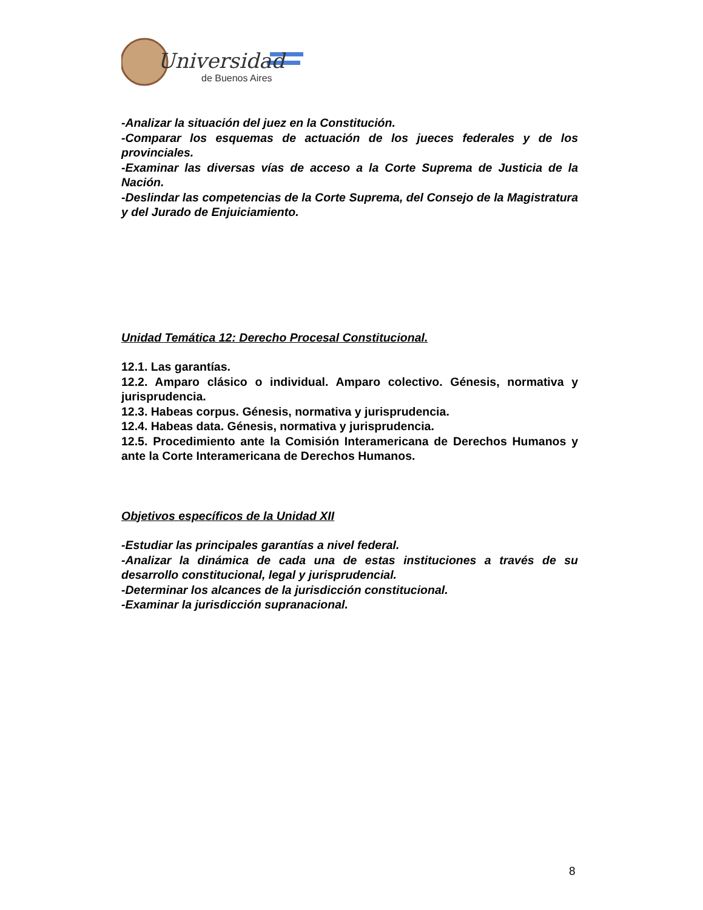Universidad
de Buenos Aires
-Analizar la situación del juez en la Constitución.
-Comparar los esquemas de actuación de los jueces federales y de los provinciales.
-Examinar las diversas vías de acceso a la Corte Suprema de Justicia de la Nación.
-Deslindar las competencias de la Corte Suprema, del Consejo de la Magistratura y del Jurado de Enjuiciamiento.
Unidad Temática 12: Derecho Procesal Constitucional.
12.1. Las garantías.
12.2. Amparo clásico o individual. Amparo colectivo. Génesis, normativa y jurisprudencia.
12.3. Habeas corpus. Génesis, normativa y jurisprudencia.
12.4. Habeas data. Génesis, normativa y jurisprudencia.
12.5. Procedimiento ante la Comisión Interamericana de Derechos Humanos y ante la Corte Interamericana de Derechos Humanos.
Objetivos específicos de la Unidad XII
-Estudiar las principales garantías a nivel federal.
-Analizar la dinámica de cada una de estas instituciones a través de su desarrollo constitucional, legal y jurisprudencial.
-Determinar los alcances de la jurisdicción constitucional.
-Examinar la jurisdicción supranacional.
8